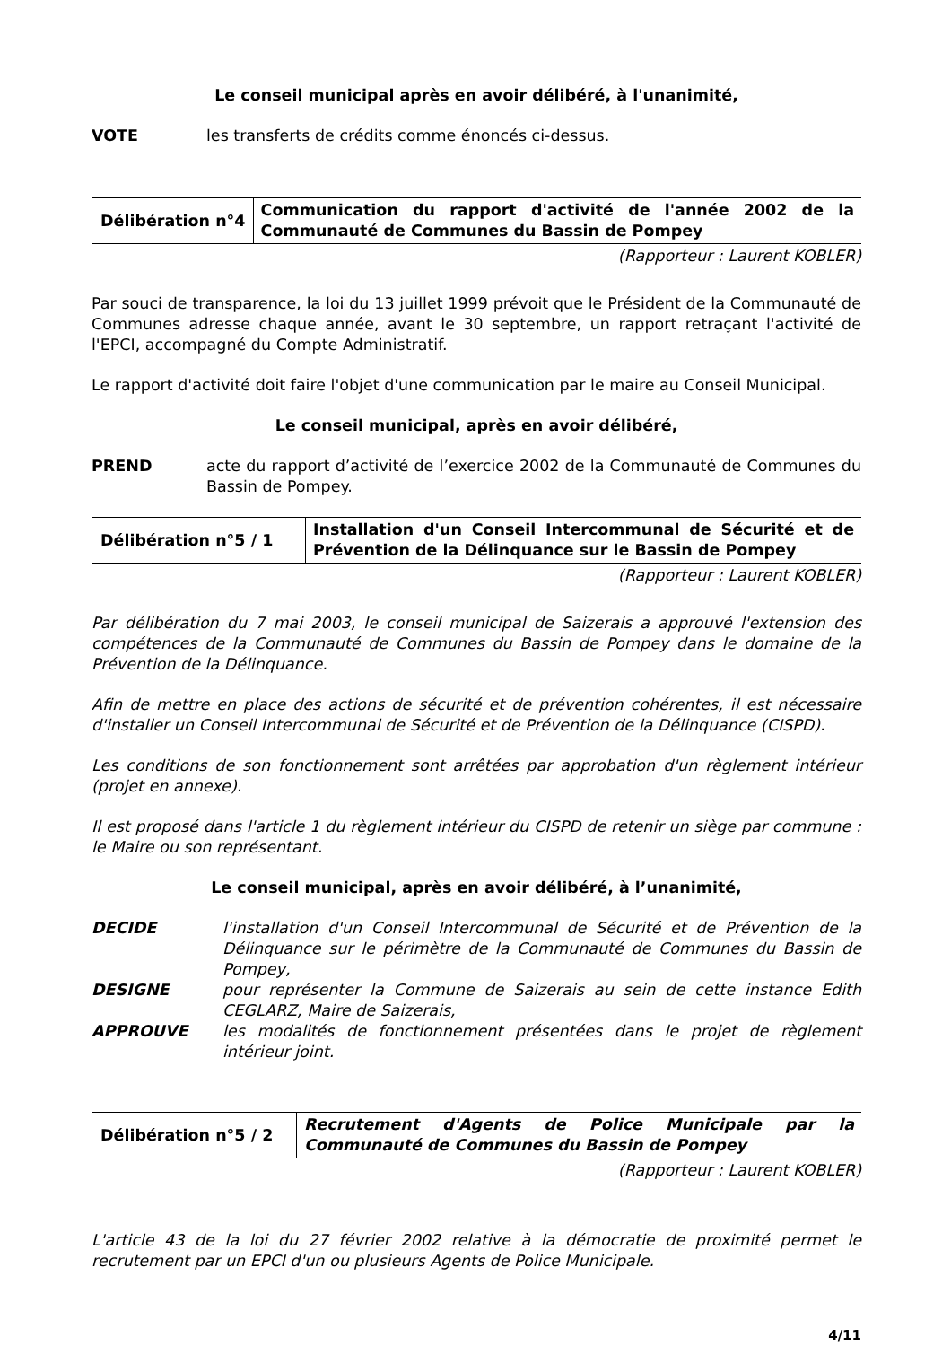Le conseil municipal après en avoir délibéré, à l'unanimité,
VOTE les transferts de crédits comme énoncés ci-dessus.
| Délibération n°4 | Communication du rapport d'activité de l'année 2002 de la Communauté de Communes du Bassin de Pompey |
(Rapporteur : Laurent KOBLER)
Par souci de transparence, la loi du 13 juillet 1999 prévoit que le Président de la Communauté de Communes adresse chaque année, avant le 30 septembre, un rapport retraçant l'activité de l'EPCI, accompagné du Compte Administratif.
Le rapport d'activité doit faire l'objet d'une communication par le maire au Conseil Municipal.
Le conseil municipal, après en avoir délibéré,
PREND acte du rapport d’activité de l’exercice 2002 de la Communauté de Communes du Bassin de Pompey.
| Délibération n°5 / 1 | Installation d'un Conseil Intercommunal de Sécurité et de Prévention de la Délinquance sur le Bassin de Pompey |
(Rapporteur : Laurent KOBLER)
Par délibération du 7 mai 2003, le conseil municipal de Saizerais a approuvé l'extension des compétences de la Communauté de Communes du Bassin de Pompey dans le domaine de la Prévention de la Délinquance.
Afin de mettre en place des actions de sécurité et de prévention cohérentes, il est nécessaire d'installer un Conseil Intercommunal de Sécurité et de Prévention de la Délinquance (CISPD).
Les conditions de son fonctionnement sont arrêtées par approbation d'un règlement intérieur (projet en annexe).
Il est proposé dans l'article 1 du règlement intérieur du CISPD de retenir un siège par commune : le Maire ou son représentant.
Le conseil municipal, après en avoir délibéré, à l’unanimité,
DECIDE l'installation d'un Conseil Intercommunal de Sécurité et de Prévention de la Délinquance sur le périmètre de la Communauté de Communes du Bassin de Pompey,
DESIGNE pour représenter la Commune de Saizerais au sein de cette instance Edith CEGLARZ, Maire de Saizerais,
APPROUVE les modalités de fonctionnement présentées dans le projet de règlement intérieur joint.
| Délibération n°5 / 2 | Recrutement d'Agents de Police Municipale par la Communauté de Communes du Bassin de Pompey |
(Rapporteur : Laurent KOBLER)
L'article 43 de la loi du 27 février 2002 relative à la démocratie de proximité permet le recrutement par un EPCI d'un ou plusieurs Agents de Police Municipale.
4/11